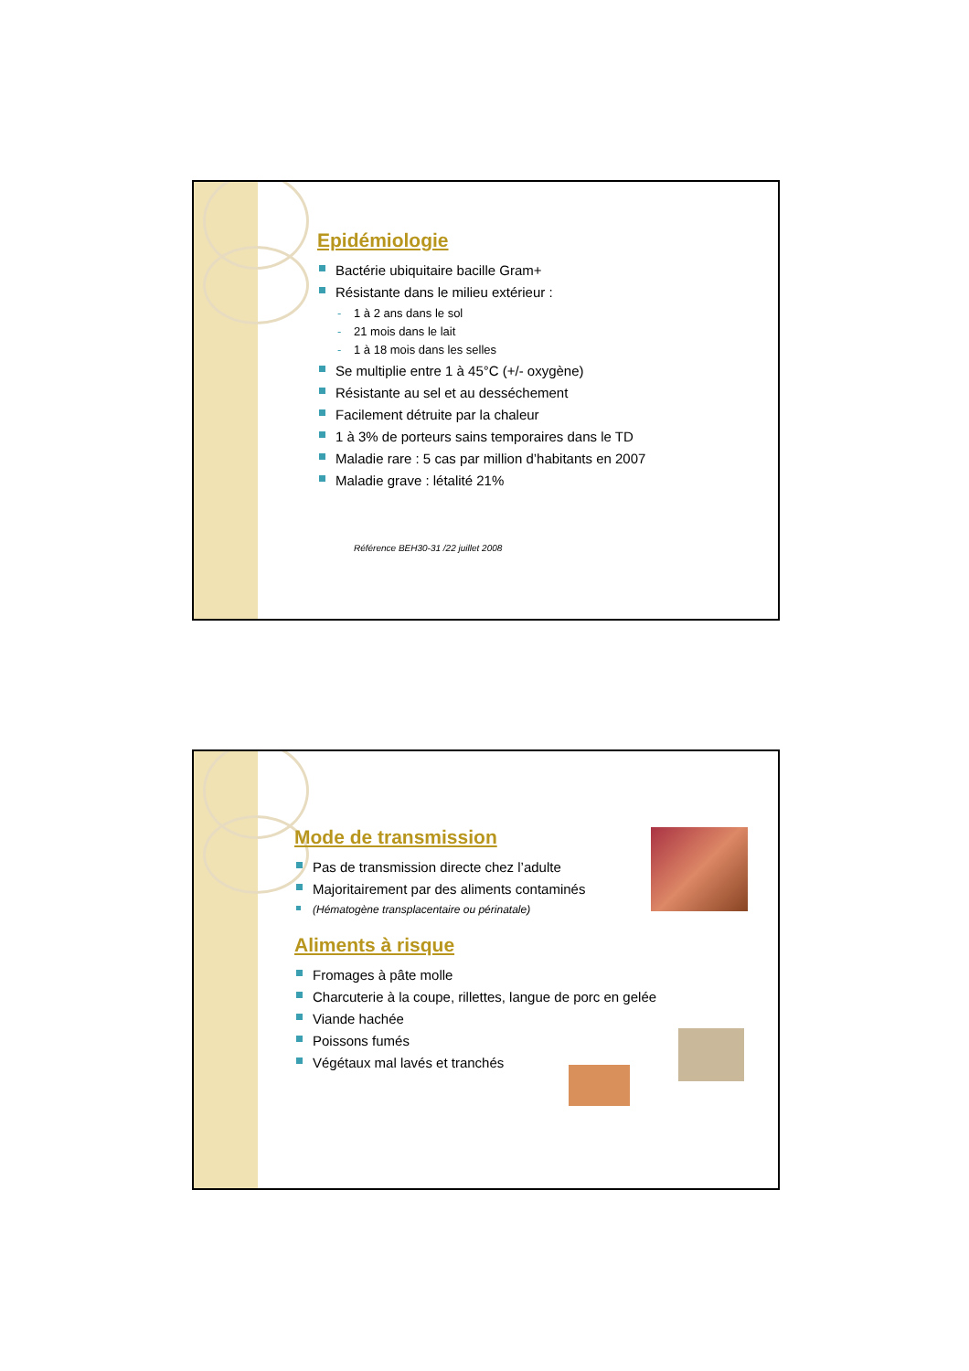Epidémiologie
Bactérie ubiquitaire bacille Gram+
Résistante dans le milieu extérieur :
- 1 à 2 ans dans le sol
- 21 mois dans le lait
- 1 à 18 mois dans les selles
Se multiplie entre 1 à 45°C (+/- oxygène)
Résistante au sel et au desséchement
Facilement détruite par la chaleur
1 à 3% de porteurs sains temporaires dans le TD
Maladie rare : 5 cas par million d’habitants en 2007
Maladie grave : létalité 21%
Référence BEH30-31 /22 juillet 2008
Mode de transmission
Pas de transmission directe chez l’adulte
Majoritairement par des aliments contaminés
(Hématogène transplacentaire ou périnatale)
Aliments à risque
Fromages à pâte molle
Charcuterie à la coupe, rillettes, langue de porc en gelée
Viande hachée
Poissons fumés
Végétaux mal lavés et tranchés